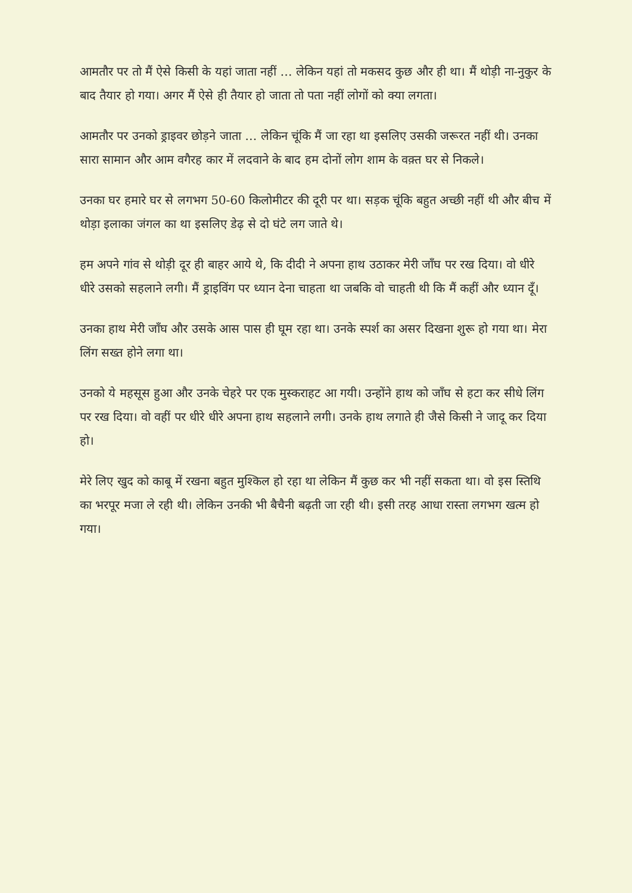आमतौर पर तो मैं ऐसे किसी के यहां जाता नहीं … लेकिन यहां तो मकसद कुछ और ही था। मैं थोड़ी ना-नुकुर के बाद तैयार हो गया। अगर मैं ऐसे ही तैयार हो जाता तो पता नहीं लोगों को क्या लगता।
आमतौर पर उनको ड्राइवर छोड़ने जाता … लेकिन चूंकि मैं जा रहा था इसलिए उसकी जरूरत नहीं थी। उनका सारा सामान और आम वगैरह कार में लदवाने के बाद हम दोनों लोग शाम के वक़्त घर से निकले।
उनका घर हमारे घर से लगभग 50-60 किलोमीटर की दूरी पर था। सड़क चूंकि बहुत अच्छी नहीं थी और बीच में थोड़ा इलाका जंगल का था इसलिए डेढ़ से दो घंटे लग जाते थे।
हम अपने गांव से थोड़ी दूर ही बाहर आये थे, कि दीदी ने अपना हाथ उठाकर मेरी जाँघ पर रख दिया। वो धीरे धीरे उसको सहलाने लगी। मैं ड्राइविंग पर ध्यान देना चाहता था जबकि वो चाहती थी कि मैं कहीं और ध्यान दूँ।
उनका हाथ मेरी जाँघ और उसके आस पास ही घूम रहा था। उनके स्पर्श का असर दिखना शुरू हो गया था। मेरा लिंग सख्त होने लगा था।
उनको ये महसूस हुआ और उनके चेहरे पर एक मुस्कराहट आ गयी। उन्होंने हाथ को जाँघ से हटा कर सीधे लिंग पर रख दिया। वो वहीं पर धीरे धीरे अपना हाथ सहलाने लगी। उनके हाथ लगाते ही जैसे किसी ने जादू कर दिया हो।
मेरे लिए खुद को काबू में रखना बहुत मुश्किल हो रहा था लेकिन मैं कुछ कर भी नहीं सकता था। वो इस स्तिथि का भरपूर मजा ले रही थी। लेकिन उनकी भी बैचैनी बढ़ती जा रही थी। इसी तरह आधा रास्ता लगभग खत्म हो गया।